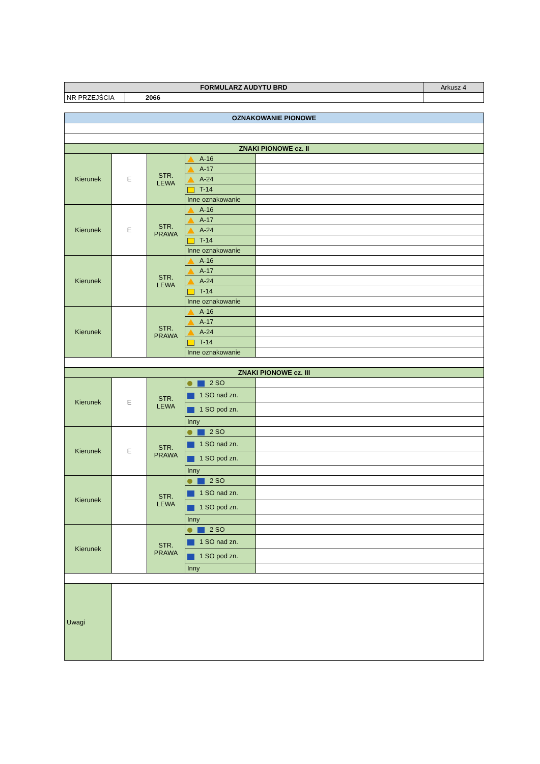| FORMULARZ AUDYTU BRD | | Arkusz 4 |
| NR PRZEJŚCIA | 2066 | |
| OZNAKOWANIE PIONOWE | | | | |
| ZNAKI PIONOWE cz. II | | | | |
| Kierunek | E | STR. LEWA | A-16 | |
| | | | A-17 | |
| | | | A-24 | |
| | | | T-14 | |
| | | | Inne oznakowanie | |
| Kierunek | E | STR. PRAWA | A-16 | |
| | | | A-17 | |
| | | | A-24 | |
| | | | T-14 | |
| | | | Inne oznakowanie | |
| Kierunek | | STR. LEWA | A-16 | |
| | | | A-17 | |
| | | | A-24 | |
| | | | T-14 | |
| | | | Inne oznakowanie | |
| Kierunek | | STR. PRAWA | A-16 | |
| | | | A-17 | |
| | | | A-24 | |
| | | | T-14 | |
| | | | Inne oznakowanie | |
| ZNAKI PIONOWE cz. III | | | | |
| Kierunek | E | STR. LEWA | 2 SO | |
| | | | 1 SO nad zn. | |
| | | | 1 SO pod zn. | |
| | | | Inny | |
| Kierunek | E | STR. PRAWA | 2 SO | |
| | | | 1 SO nad zn. | |
| | | | 1 SO pod zn. | |
| | | | Inny | |
| Kierunek | | STR. LEWA | 2 SO | |
| | | | 1 SO nad zn. | |
| | | | 1 SO pod zn. | |
| | | | Inny | |
| Kierunek | | STR. PRAWA | 2 SO | |
| | | | 1 SO nad zn. | |
| | | | 1 SO pod zn. | |
| | | | Inny | |
| Uwagi | | | | |